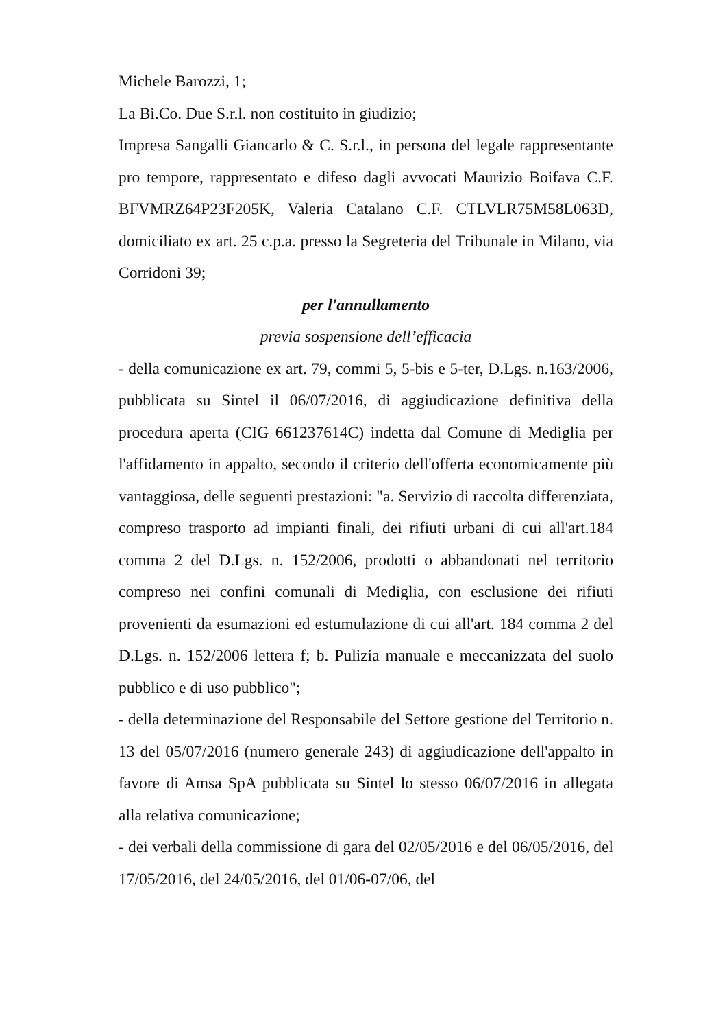Michele Barozzi, 1;
La Bi.Co. Due S.r.l. non costituito in giudizio;
Impresa Sangalli Giancarlo & C. S.r.l., in persona del legale rappresentante pro tempore, rappresentato e difeso dagli avvocati Maurizio Boifava C.F. BFVMRZ64P23F205K, Valeria Catalano C.F. CTLVLR75M58L063D, domiciliato ex art. 25 c.p.a. presso la Segreteria del Tribunale in Milano, via Corridoni 39;
per l'annullamento
previa sospensione dell’efficacia
- della comunicazione ex art. 79, commi 5, 5-bis e 5-ter, D.Lgs. n.163/2006, pubblicata su Sintel il 06/07/2016, di aggiudicazione definitiva della procedura aperta (CIG 661237614C) indetta dal Comune di Mediglia per l'affidamento in appalto, secondo il criterio dell'offerta economicamente più vantaggiosa, delle seguenti prestazioni: "a. Servizio di raccolta differenziata, compreso trasporto ad impianti finali, dei rifiuti urbani di cui all'art.184 comma 2 del D.Lgs. n. 152/2006, prodotti o abbandonati nel territorio compreso nei confini comunali di Mediglia, con esclusione dei rifiuti provenienti da esumazioni ed estumulazione di cui all'art. 184 comma 2 del D.Lgs. n. 152/2006 lettera f; b. Pulizia manuale e meccanizzata del suolo pubblico e di uso pubblico";
- della determinazione del Responsabile del Settore gestione del Territorio n. 13 del 05/07/2016 (numero generale 243) di aggiudicazione dell'appalto in favore di Amsa SpA pubblicata su Sintel lo stesso 06/07/2016 in allegata alla relativa comunicazione;
- dei verbali della commissione di gara del 02/05/2016 e del 06/05/2016, del 17/05/2016, del 24/05/2016, del 01/06-07/06, del